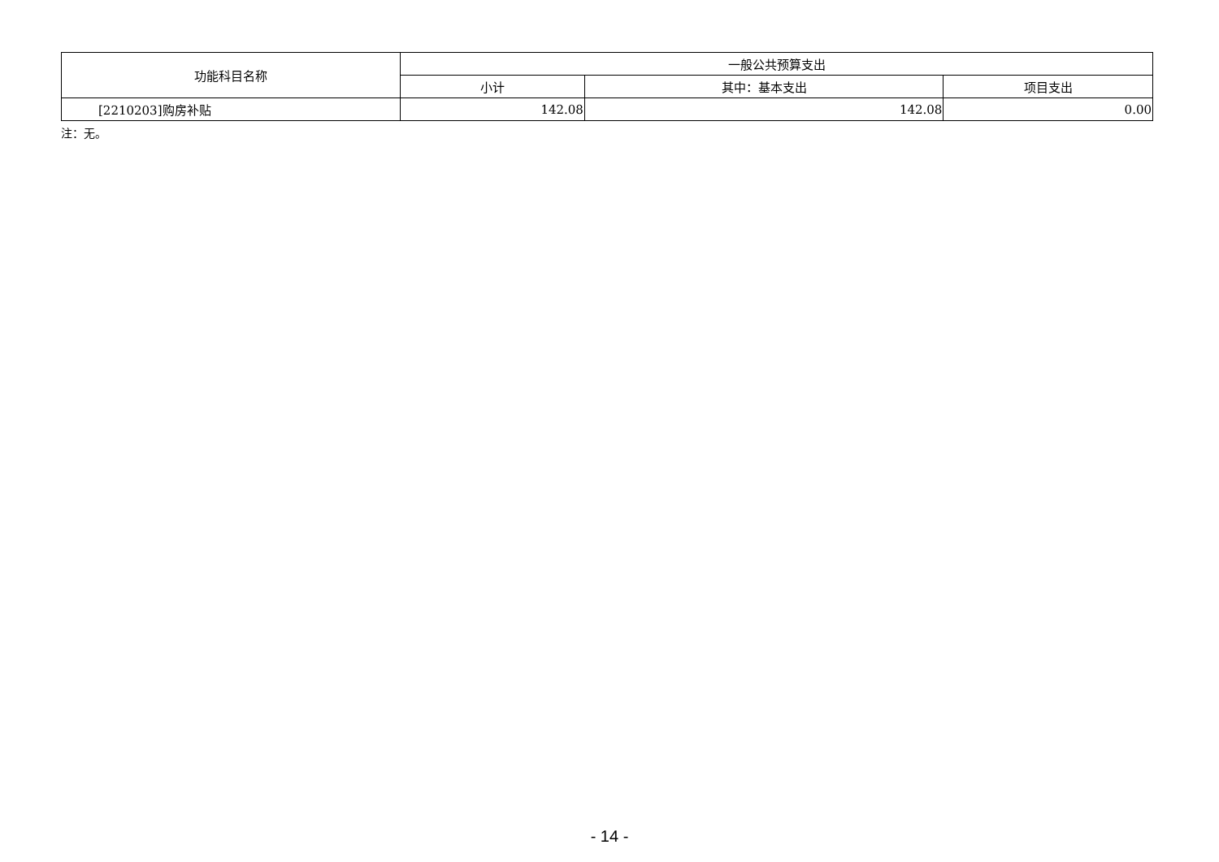| 功能科目名称 | 一般公共预算支出 | | |
| --- | --- | --- | --- |
| | 小计 | 其中：基本支出 | 项目支出 |
| [2210203]购房补贴 | 142.08 | 142.08 | 0.00 |
注：无。
- 14 -